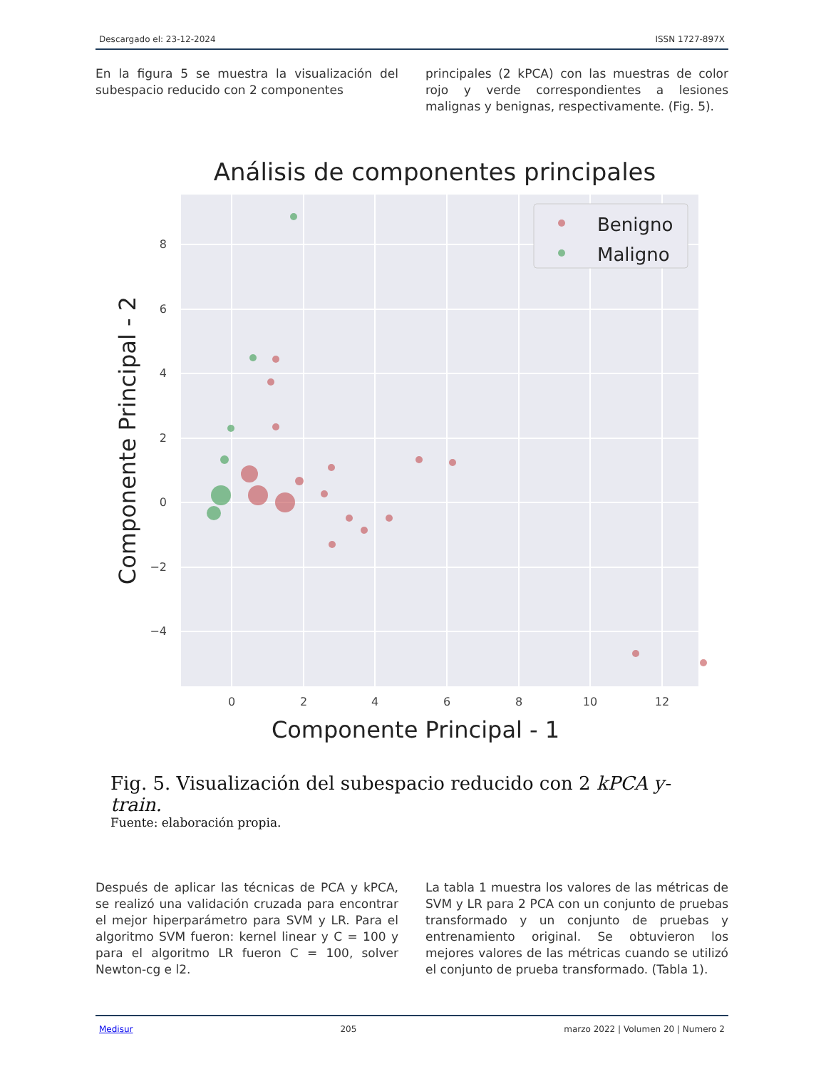Descargado el: 23-12-2024 ISSN 1727-897X
En la figura 5 se muestra la visualización del subespacio reducido con 2 componentes
principales (2 kPCA) con las muestras de color rojo y verde correspondientes a lesiones malignas y benignas, respectivamente. (Fig. 5).
Análisis de componentes principales
8
6
4
2
0
−2
−4
0
2
4
6
8
10
12
Componente Principal - 1
Componente Principal - 2
Benigno
Maligno
Fig. 5. Visualización del subespacio reducido con 2 kPCA y-train.
Fuente: elaboración propia.
Después de aplicar las técnicas de PCA y kPCA, se realizó una validación cruzada para encontrar el mejor hiperparámetro para SVM y LR. Para el algoritmo SVM fueron: kernel linear y C = 100 y para el algoritmo LR fueron C = 100, solver Newton-cg e l2.
La tabla 1 muestra los valores de las métricas de SVM y LR para 2 PCA con un conjunto de pruebas transformado y un conjunto de pruebas y entrenamiento original. Se obtuvieron los mejores valores de las métricas cuando se utilizó el conjunto de prueba transformado. (Tabla 1).
Medisur 205 marzo 2022 | Volumen 20 | Numero 2